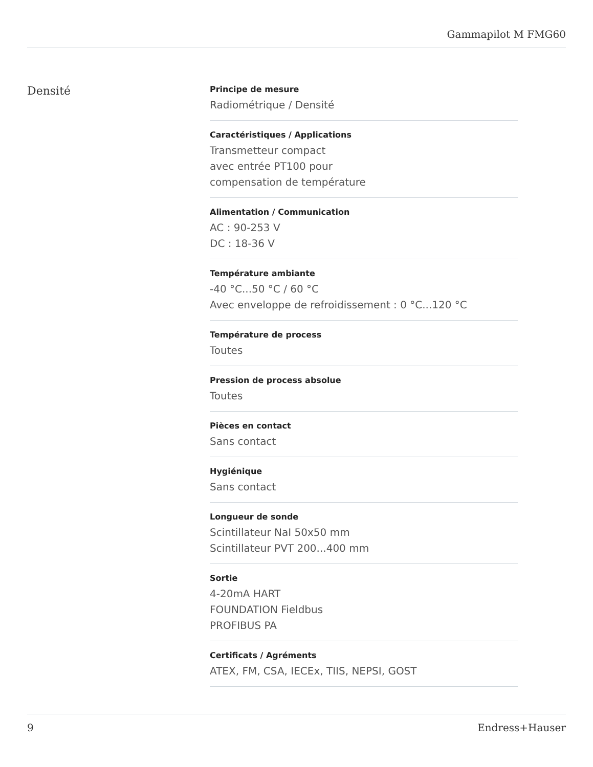Gammapilot M FMG60
Densité
Principe de mesure
Radiométrique / Densité
Caractéristiques / Applications
Transmetteur compact
avec entrée PT100 pour
compensation de température
Alimentation / Communication
AC : 90-253 V
DC : 18-36 V
Température ambiante
-40 °C...50 °C / 60 °C
Avec enveloppe de refroidissement : 0 °C...120 °C
Température de process
Toutes
Pression de process absolue
Toutes
Pièces en contact
Sans contact
Hygiénique
Sans contact
Longueur de sonde
Scintillateur NaI 50x50 mm
Scintillateur PVT 200...400 mm
Sortie
4-20mA HART
FOUNDATION Fieldbus
PROFIBUS PA
Certificats / Agréments
ATEX, FM, CSA, IECEx, TIIS, NEPSI, GOST
9 Endress+Hauser